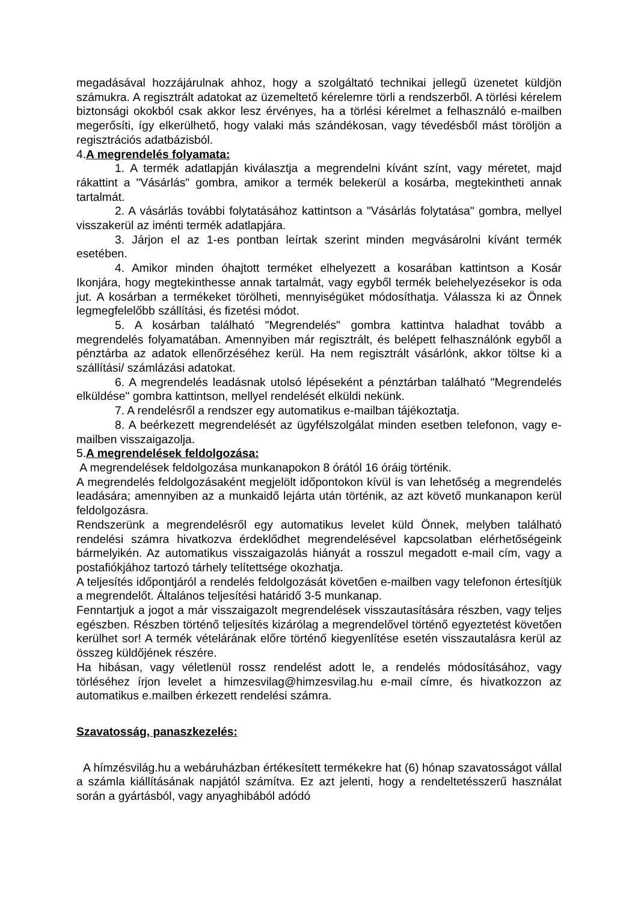megadásával hozzájárulnak ahhoz, hogy a szolgáltató technikai jellegű üzenetet küldjön számukra. A regisztrált adatokat az üzemeltető kérelemre törli a rendszerből. A törlési kérelem biztonsági okokból csak akkor lesz érvényes, ha a törlési kérelmet a felhasználó e-mailben megerősíti, így elkerülhető, hogy valaki más szándékosan, vagy tévedésből mást töröljön a regisztrációs adatbázisból.
4.A megrendelés folyamata:
1. A termék adatlapján kiválasztja a megrendelni kívánt színt, vagy méretet, majd rákattint a "Vásárlás" gombra, amikor a termék belekerül a kosárba, megtekintheti annak tartalmát.
2. A vásárlás további folytatásához kattintson a "Vásárlás folytatása" gombra, mellyel visszakerül az iménti termék adatlapjára.
3. Járjon el az 1-es pontban leírtak szerint minden megvásárolni kívánt termék esetében.
4. Amikor minden óhajtott terméket elhelyezett a kosarában kattintson a Kosár Ikonjára, hogy megtekinthesse annak tartalmát, vagy egyből termék belehelyezésekor is oda jut. A kosárban a termékeket törölheti, mennyiségüket módosíthatja. Válassza ki az Önnek legmegfelelőbb szállítási, és fizetési módot.
5. A kosárban található "Megrendelés" gombra kattintva haladhat tovább a megrendelés folyamatában. Amennyiben már regisztrált, és belépett felhasználónk egyből a pénztárba az adatok ellenőrzéséhez kerül. Ha nem regisztrált vásárlónk, akkor töltse ki a szállítási/ számlázási adatokat.
6. A megrendelés leadásnak utolsó lépéseként a pénztárban található "Megrendelés elküldése" gombra kattintson, mellyel rendelését elküldi nekünk.
7. A rendelésről a rendszer egy automatikus e-mailban tájékoztatja.
8. A beérkezett megrendelését az ügyfélszolgálat minden esetben telefonon, vagy e-mailben visszaigazolja.
5.A megrendelések feldolgozása:
A megrendelések feldolgozása munkanapokon 8 órától 16 óráig történik.
A megrendelés feldolgozásaként megjelölt időpontokon kívül is van lehetőség a megrendelés leadására; amennyiben az a munkaidő lejárta után történik, az azt követő munkanapon kerül feldolgozásra.
Rendszerünk a megrendelésről egy automatikus levelet küld Önnek, melyben található rendelési számra hivatkozva érdeklődhet megrendelésével kapcsolatban elérhetőségeink bármelyikén. Az automatikus visszaigazolás hiányát a rosszul megadott e-mail cím, vagy a postafiókjához tartozó tárhely telítettsége okozhatja.
A teljesítés időpontjáról a rendelés feldolgozását követően e-mailben vagy telefonon értesítjük a megrendelőt. Általános teljesítési határidő 3-5 munkanap.
Fenntartjuk a jogot a már visszaigazolt megrendelések visszautasítására részben, vagy teljes egészben. Részben történő teljesítés kizárólag a megrendelővel történő egyeztetést követően kerülhet sor! A termék vételárának előre történő kiegyenlítése esetén visszautalásra kerül az összeg küldőjének részére.
Ha hibásan, vagy véletlenül rossz rendelést adott le, a rendelés módosításához, vagy törléséhez írjon levelet a himzesvilag@himzesvilag.hu e-mail címre, és hivatkozzon az automatikus e.mailben érkezett rendelési számra.
Szavatosság, panaszkezelés:
A hímzésvilág.hu a webáruházban értékesített termékekre hat (6) hónap szavatosságot vállal a számla kiállításának napjától számítva. Ez azt jelenti, hogy a rendeltetésszerű használat során a gyártásból, vagy anyaghibából adódó